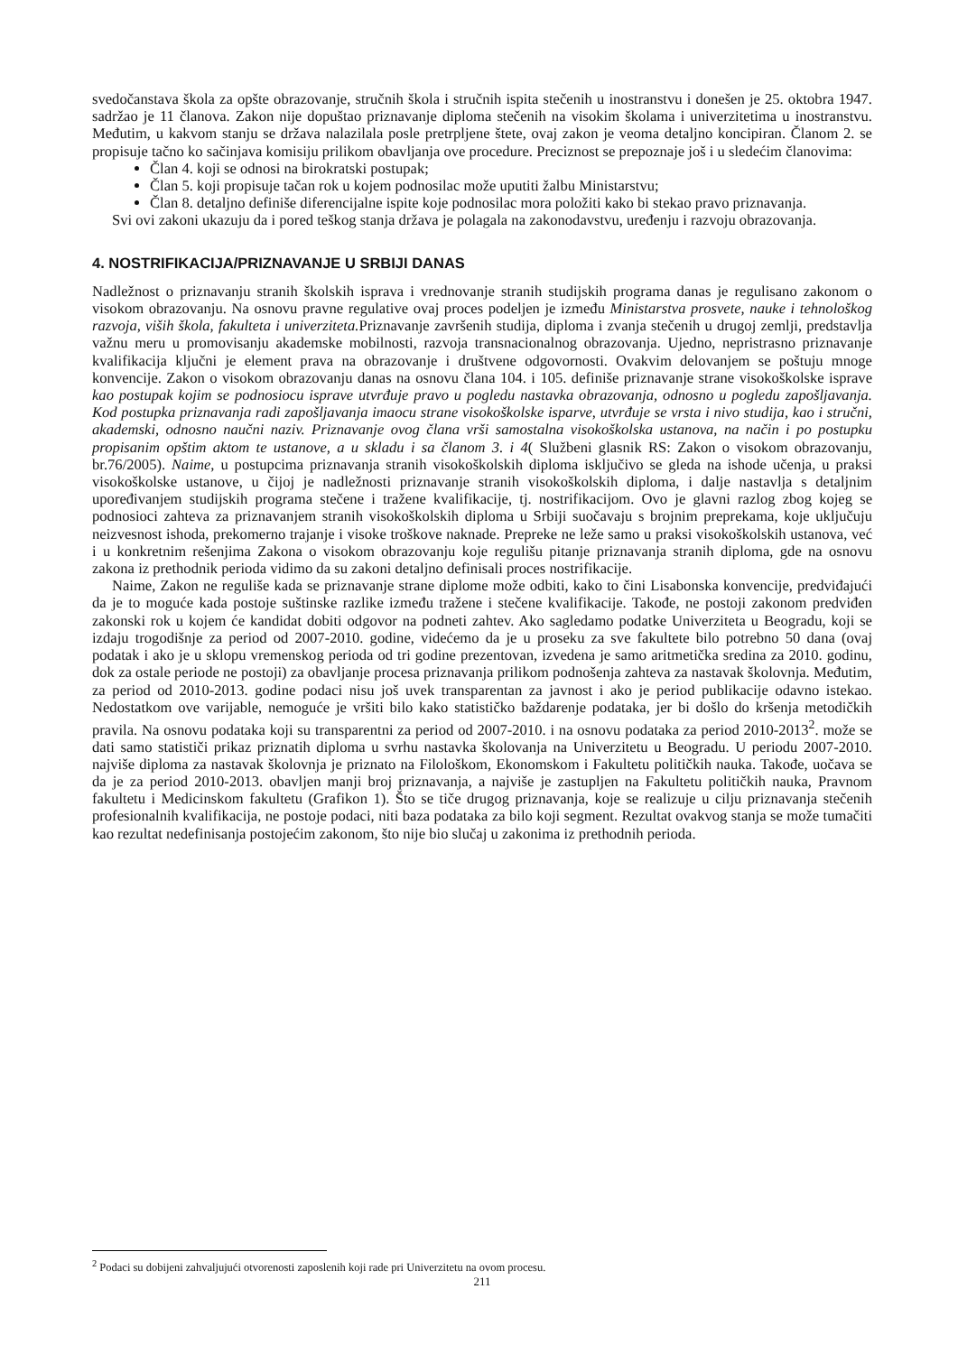svedočanstava škola za opšte obrazovanje, stručnih škola i stručnih ispita stečenih u inostranstvu i donešen je 25. oktobra 1947. sadržao je 11 članova. Zakon nije dopuštao priznavanje diploma stečenih na visokim školama i univerzitetima u inostranstvu. Međutim, u kakvom stanju se država nalazilala posle pretrpljene štete, ovaj zakon je veoma detaljno koncipiran. Članom 2. se propisuje tačno ko sačinjava komisiju prilikom obavljanja ove procedure. Preciznost se prepoznaje još i u sledećim članovima:
Član 4. koji se odnosi na birokratski postupak;
Član 5. koji propisuje tačan rok u kojem podnosilac može uputiti žalbu Ministarstvu;
Član 8. detaljno definiše diferencijalne ispite koje podnosilac mora položiti kako bi stekao pravo priznavanja.
Svi ovi zakoni ukazuju da i pored teškog stanja država je polagala na zakonodavstvu, uređenju i razvoju obrazovanja.
4. NOSTRIFIKACIJA/PRIZNAVANJE U SRBIJI DANAS
Nadležnost o priznavanju stranih školskih isprava i vrednovanje stranih studijskih programa danas je regulisano zakonom o visokom obrazovanju. Na osnovu pravne regulative ovaj proces podeljen je između Ministarstva prosvete, nauke i tehnološkog razvoja, viših škola, fakulteta i univerziteta. Priznavanje završenih studija, diploma i zvanja stečenih u drugoj zemlji, predstavlja važnu meru u promovisanju akademske mobilnosti, razvoja transnacionalnog obrazovanja. Ujedno, nepristrasno priznavanje kvalifikacija ključni je element prava na obrazovanje i društvene odgovornosti. Ovakvim delovanjem se poštuju mnoge konvencije. Zakon o visokom obrazovanju danas na osnovu člana 104. i 105. definiše priznavanje strane visokoškolske isprave kao postupak kojim se podnosiocu isprave utvrđuje pravo u pogledu nastavka obrazovanja, odnosno u pogledu zapošljavanja. Kod postupka priznavanja radi zapošljavanja imaocu strane visokoškolske isparve, utvrđuje se vrsta i nivo studija, kao i stručni, akademski, odnosno naučni naziv. Priznavanje ovog člana vrši samostalna visokoškolska ustanova, na način i po postupku propisanim opštim aktom te ustanove, a u skladu i sa članom 3. i 4( Službeni glasnik RS: Zakon o visokom obrazovanju, br.76/2005). Naime, u postupcima priznavanja stranih visokoškolskih diploma isključivo se gleda na ishode učenja, u praksi visokoškolske ustanove, u čijoj je nadležnosti priznavanje stranih visokoškolskih diploma, i dalje nastavlja s detaljnim upoređivanjem studijskih programa stečene i tražene kvalifikacije, tj. nostrifikacijom. Ovo je glavni razlog zbog kojeg se podnosioci zahteva za priznavanjem stranih visokoškolskih diploma u Srbiji suočavaju s brojnim preprekama, koje uključuju neizvesnost ishoda, prekomerno trajanje i visoke troškove naknade. Prepreke ne leže samo u praksi visokoškolskih ustanova, već i u konkretnim rešenjima Zakona o visokom obrazovanju koje regulišu pitanje priznavanja stranih diploma, gde na osnovu zakona iz prethodnik perioda vidimo da su zakoni detaljno definisali proces nostrifikacije.
Naime, Zakon ne reguliše kada se priznavanje strane diplome može odbiti, kako to čini Lisabonska konvencije, predviđajući da je to moguće kada postoje suštinske razlike između tražene i stečene kvalifikacije. Takođe, ne postoji zakonom predviđen zakonski rok u kojem će kandidat dobiti odgovor na podneti zahtev. Ako sagledamo podatke Univerziteta u Beogradu, koji se izdaju trogodišnje za period od 2007-2010. godine, videćemo da je u proseku za sve fakultete bilo potrebno 50 dana (ovaj podatak i ako je u sklopu vremenskog perioda od tri godine prezentovan, izvedena je samo aritmetička sredina za 2010. godinu, dok za ostale periode ne postoji) za obavljanje procesa priznavanja prilikom podnošenja zahteva za nastavak školovnja. Međutim, za period od 2010-2013. godine podaci nisu još uvek transparentan za javnost i ako je period publikacije odavno istekao. Nedostatkom ove varijable, nemoguće je vršiti bilo kako statističko baždarenje podataka, jer bi došlo do kršenja metodičkih pravila. Na osnovu podataka koji su transparentni za period od 2007-2010. i na osnovu podataka za period 2010-2013<sup>2</sup>. može se dati samo statističi prikaz priznatih diploma u svrhu nastavka školovanja na Univerzitetu u Beogradu. U periodu 2007-2010. najviše diploma za nastavak školovnja je priznato na Filološkom, Ekonomskom i Fakultetu političkih nauka. Takođe, uočava se da je za period 2010-2013. obavljen manji broj priznavanja, a najviše je zastupljen na Fakultetu političkih nauka, Pravnom fakultetu i Medicinskom fakultetu (Grafikon 1). Što se tiče drugog priznavanja, koje se realizuje u cilju priznavanja stečenih profesionalnih kvalifikacija, ne postoje podaci, niti baza podataka za bilo koji segment. Rezultat ovakvog stanja se može tumačiti kao rezultat nedefinisanja postojećim zakonom, što nije bio slučaj u zakonima iz prethodnih perioda.
<sup>2</sup> Podaci su dobijeni zahvaljujući otvorenosti zaposlenih koji rade pri Univerzitetu na ovom procesu.
211